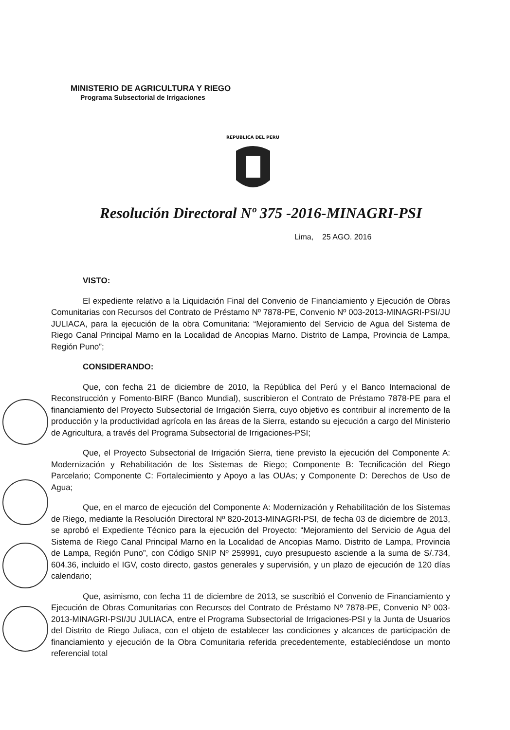MINISTERIO DE AGRICULTURA Y RIEGO
Programa Subsectorial de Irrigaciones
REPUBLICA DEL PERU
Resolución Directoral Nº 375 -2016-MINAGRI-PSI
Lima, 25 AGO. 2016
VISTO:
El expediente relativo a la Liquidación Final del Convenio de Financiamiento y Ejecución de Obras Comunitarias con Recursos del Contrato de Préstamo Nº 7878-PE, Convenio Nº 003-2013-MINAGRI-PSI/JU JULIACA, para la ejecución de la obra Comunitaria: “Mejoramiento del Servicio de Agua del Sistema de Riego Canal Principal Marno en la Localidad de Ancopias Marno. Distrito de Lampa, Provincia de Lampa, Región Puno”;
CONSIDERANDO:
Que, con fecha 21 de diciembre de 2010, la República del Perú y el Banco Internacional de Reconstrucción y Fomento-BIRF (Banco Mundial), suscribieron el Contrato de Préstamo 7878-PE para el financiamiento del Proyecto Subsectorial de Irrigación Sierra, cuyo objetivo es contribuir al incremento de la producción y la productividad agrícola en las áreas de la Sierra, estando su ejecución a cargo del Ministerio de Agricultura, a través del Programa Subsectorial de Irrigaciones-PSI;
Que, el Proyecto Subsectorial de Irrigación Sierra, tiene previsto la ejecución del Componente A: Modernización y Rehabilitación de los Sistemas de Riego; Componente B: Tecnificación del Riego Parcelario; Componente C: Fortalecimiento y Apoyo a las OUAs; y Componente D: Derechos de Uso de Agua;
Que, en el marco de ejecución del Componente A: Modernización y Rehabilitación de los Sistemas de Riego, mediante la Resolución Directoral Nº 820-2013-MINAGRI-PSI, de fecha 03 de diciembre de 2013, se aprobó el Expediente Técnico para la ejecución del Proyecto: “Mejoramiento del Servicio de Agua del Sistema de Riego Canal Principal Marno en la Localidad de Ancopias Marno. Distrito de Lampa, Provincia de Lampa, Región Puno”, con Código SNIP Nº 259991, cuyo presupuesto asciende a la suma de S/.734, 604.36, incluido el IGV, costo directo, gastos generales y supervisión, y un plazo de ejecución de 120 días calendario;
Que, asimismo, con fecha 11 de diciembre de 2013, se suscribió el Convenio de Financiamiento y Ejecución de Obras Comunitarias con Recursos del Contrato de Préstamo Nº 7878-PE, Convenio Nº 003-2013-MINAGRI-PSI/JU JULIACA, entre el Programa Subsectorial de Irrigaciones-PSI y la Junta de Usuarios del Distrito de Riego Juliaca, con el objeto de establecer las condiciones y alcances de participación de financiamiento y ejecución de la Obra Comunitaria referida precedentemente, estableciéndose un monto referencial total